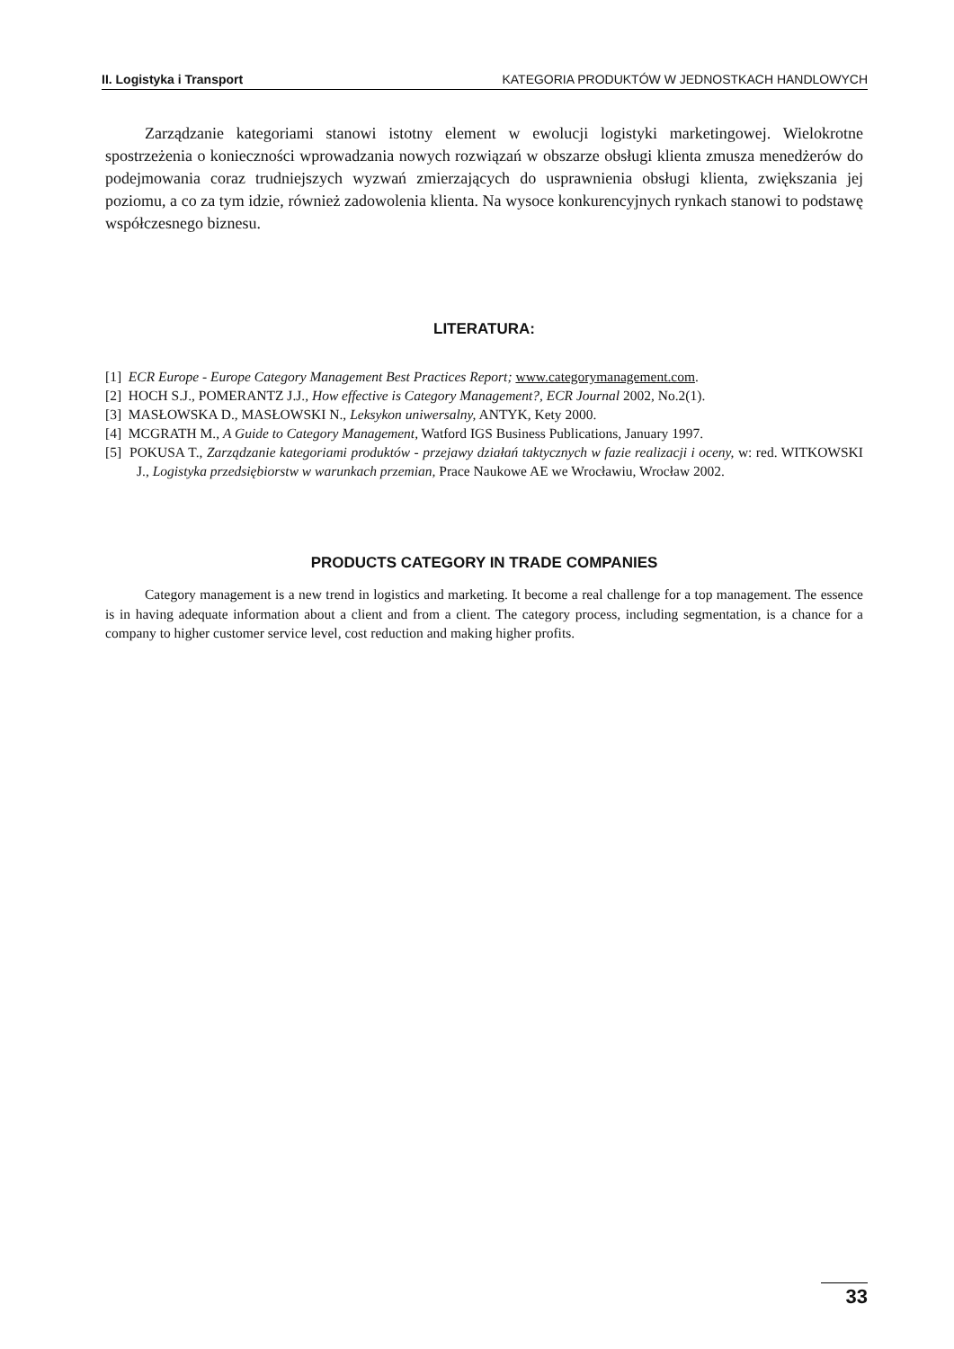II. Logistyka i Transport KATEGORIA PRODUKTÓW W JEDNOSTKACH HANDLOWYCH
Zarządzanie kategoriami stanowi istotny element w ewolucji logistyki marketingowej. Wielokrotne spostrzeżenia o konieczności wprowadzania nowych rozwiązań w obszarze obsługi klienta zmusza menedżerów do podejmowania coraz trudniejszych wyzwań zmierzających do usprawnienia obsługi klienta, zwiększania jej poziomu, a co za tym idzie, również zadowolenia klienta. Na wysoce konkurencyjnych rynkach stanowi to podstawę współczesnego biznesu.
LITERATURA:
[1] ECR Europe - Europe Category Management Best Practices Report; www.categorymanagement.com.
[2] HOCH S.J., POMERANTZ J.J., How effective is Category Management?, ECR Journal 2002, No.2(1).
[3] MASŁOWSKA D., MASŁOWSKI N., Leksykon uniwersalny, ANTYK, Kety 2000.
[4] MCGRATH M., A Guide to Category Management, Watford IGS Business Publications, January 1997.
[5] POKUSA T., Zarządzanie kategoriami produktów - przejawy działań taktycznych w fazie realizacji i oceny, w: red. WITKOWSKI J., Logistyka przedsiębiorstw w warunkach przemian, Prace Naukowe AE we Wrocławiu, Wrocław 2002.
PRODUCTS CATEGORY IN TRADE COMPANIES
Category management is a new trend in logistics and marketing. It become a real challenge for a top management. The essence is in having adequate information about a client and from a client. The category process, including segmentation, is a chance for a company to higher customer service level, cost reduction and making higher profits.
33